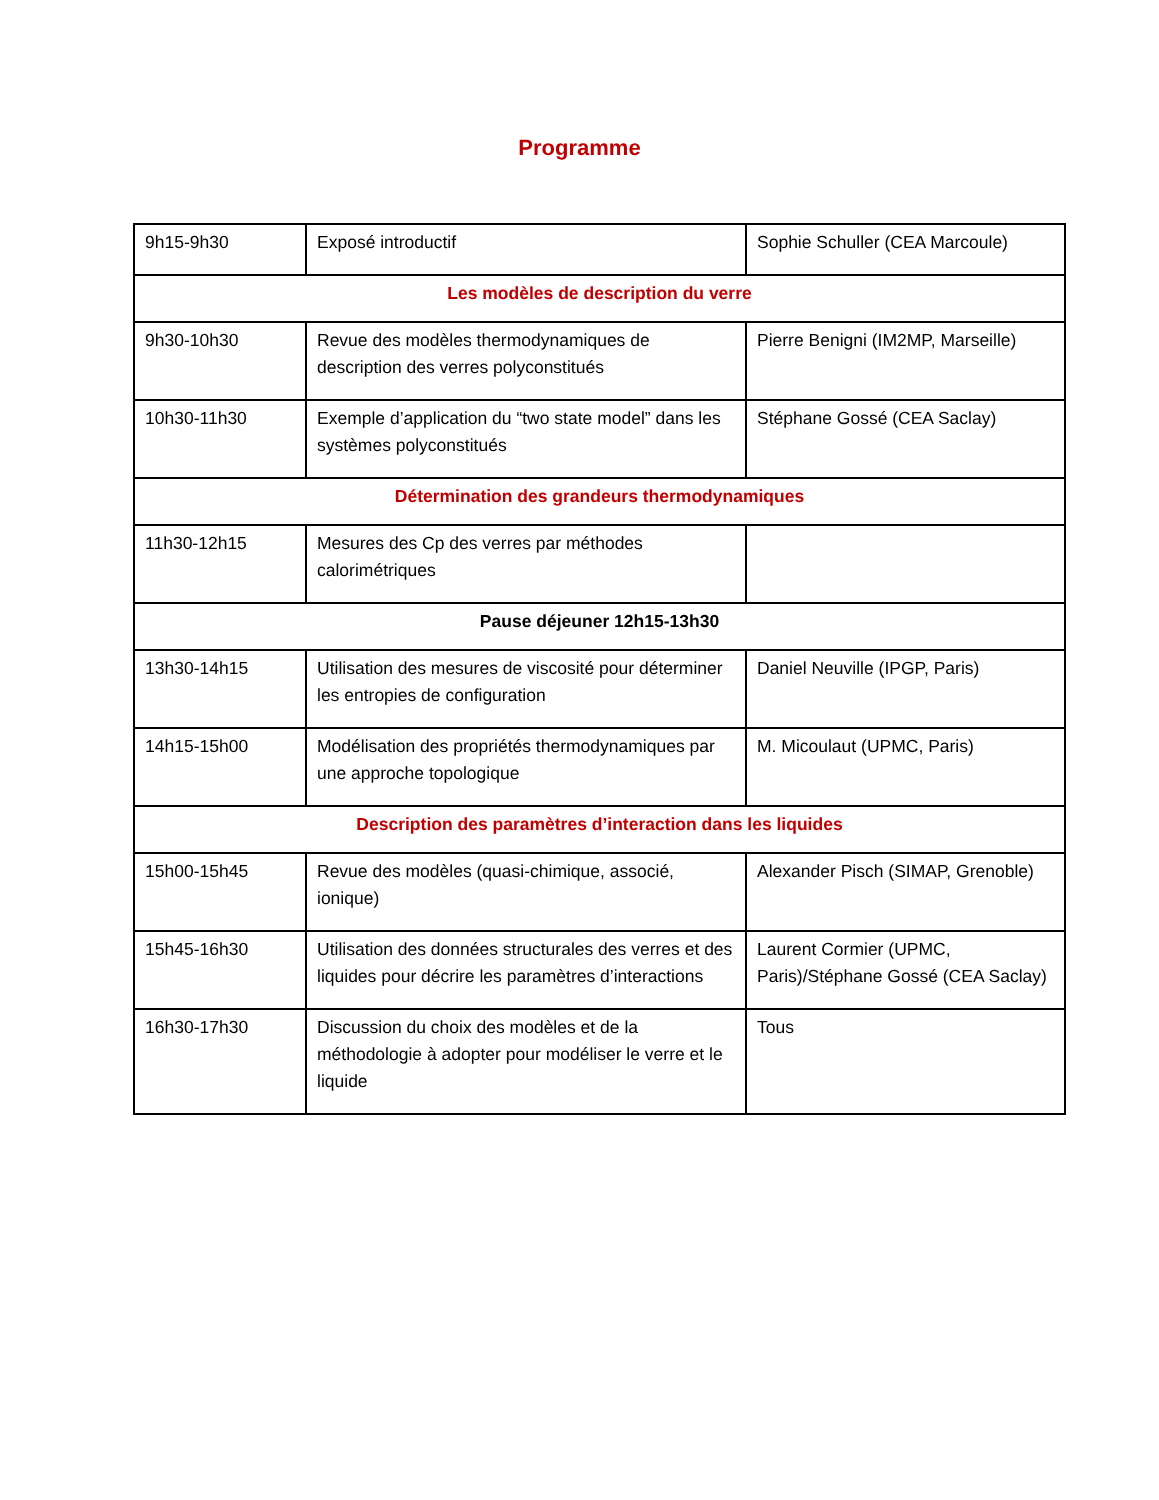Programme
| 9h15-9h30 | Exposé introductif | Sophie Schuller (CEA Marcoule) |
| Les modèles de description du verre | | |
| 9h30-10h30 | Revue des modèles thermodynamiques de description des verres polyconstitués | Pierre Benigni (IM2MP, Marseille) |
| 10h30-11h30 | Exemple d’application du “two state model” dans les systèmes polyconstitués | Stéphane Gossé (CEA Saclay) |
| Détermination des grandeurs thermodynamiques | | |
| 11h30-12h15 | Mesures des Cp des verres par méthodes calorimétriques | |
| Pause déjeuner 12h15-13h30 | | |
| 13h30-14h15 | Utilisation des mesures de viscosité pour déterminer les entropies de configuration | Daniel Neuville (IPGP, Paris) |
| 14h15-15h00 | Modélisation des propriétés thermodynamiques par une approche topologique | M. Micoulaut (UPMC, Paris) |
| Description des paramètres d’interaction dans les liquides | | |
| 15h00-15h45 | Revue des modèles (quasi-chimique, associé, ionique) | Alexander Pisch (SIMAP, Grenoble) |
| 15h45-16h30 | Utilisation des données structurales des verres et des liquides pour décrire les paramètres d’interactions | Laurent Cormier (UPMC, Paris)/Stéphane Gossé (CEA Saclay) |
| 16h30-17h30 | Discussion du choix des modèles et de la méthodologie à adopter pour modéliser le verre et le liquide | Tous |